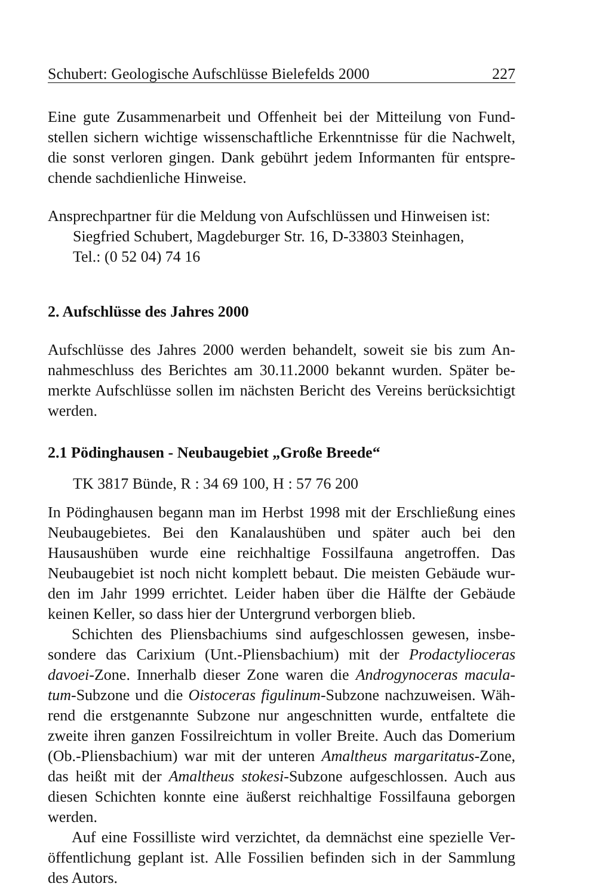Schubert: Geologische Aufschlüsse Bielefelds 2000 227
Eine gute Zusammenarbeit und Offenheit bei der Mitteilung von Fund­stellen sichern wichtige wissenschaftliche Erkenntnisse für die Nachwelt, die sonst verloren gingen. Dank gebührt jedem Informanten für entspre­chende sachdienliche Hinweise.
Ansprechpartner für die Meldung von Aufschlüssen und Hinweisen ist:
Siegfried Schubert, Magdeburger Str. 16, D-33803 Steinhagen,
Tel.: (0 52 04) 74 16
2. Aufschlüsse des Jahres 2000
Aufschlüsse des Jahres 2000 werden behandelt, soweit sie bis zum An­nahmeschluss des Berichtes am 30.11.2000 bekannt wurden. Später be­merkte Aufschlüsse sollen im nächsten Bericht des Vereins berücksich­tigt werden.
2.1 Pödinghausen - Neubaugebiet „Große Breede“
TK 3817 Bünde, R : 34 69 100, H : 57 76 200
In Pödinghausen begann man im Herbst 1998 mit der Erschließung eines Neubaugebietes. Bei den Kanalaushüben und später auch bei den Hausaushüben wurde eine reichhaltige Fossilfauna angetroffen. Das Neubaugebiet ist noch nicht komplett bebaut. Die meisten Gebäude wur­den im Jahr 1999 errichtet. Leider haben über die Hälfte der Gebäude keinen Keller, so dass hier der Untergrund verborgen blieb.
Schichten des Pliensbachiums sind aufgeschlossen gewesen, insbe­sondere das Carixium (Unt.-Pliensbachium) mit der Prodactylioceras davoei-Zone. Innerhalb dieser Zone waren die Androgynoceras macula­tum-Subzone und die Oistoceras figulinum-Subzone nachzuweisen. Wäh­rend die erstgenannte Subzone nur angeschnitten wurde, entfaltete die zweite ihren ganzen Fossilreichtum in voller Breite. Auch das Domerium (Ob.-Pliensbachium) war mit der unteren Amaltheus margaritatus-Zone, das heißt mit der Amaltheus stokesi-Subzone aufgeschlossen. Auch aus diesen Schichten konnte eine äußerst reichhaltige Fossilfauna geborgen werden.
Auf eine Fossilliste wird verzichtet, da demnächst eine spezielle Ver­öffentlichung geplant ist. Alle Fossilien befinden sich in der Sammlung des Autors.